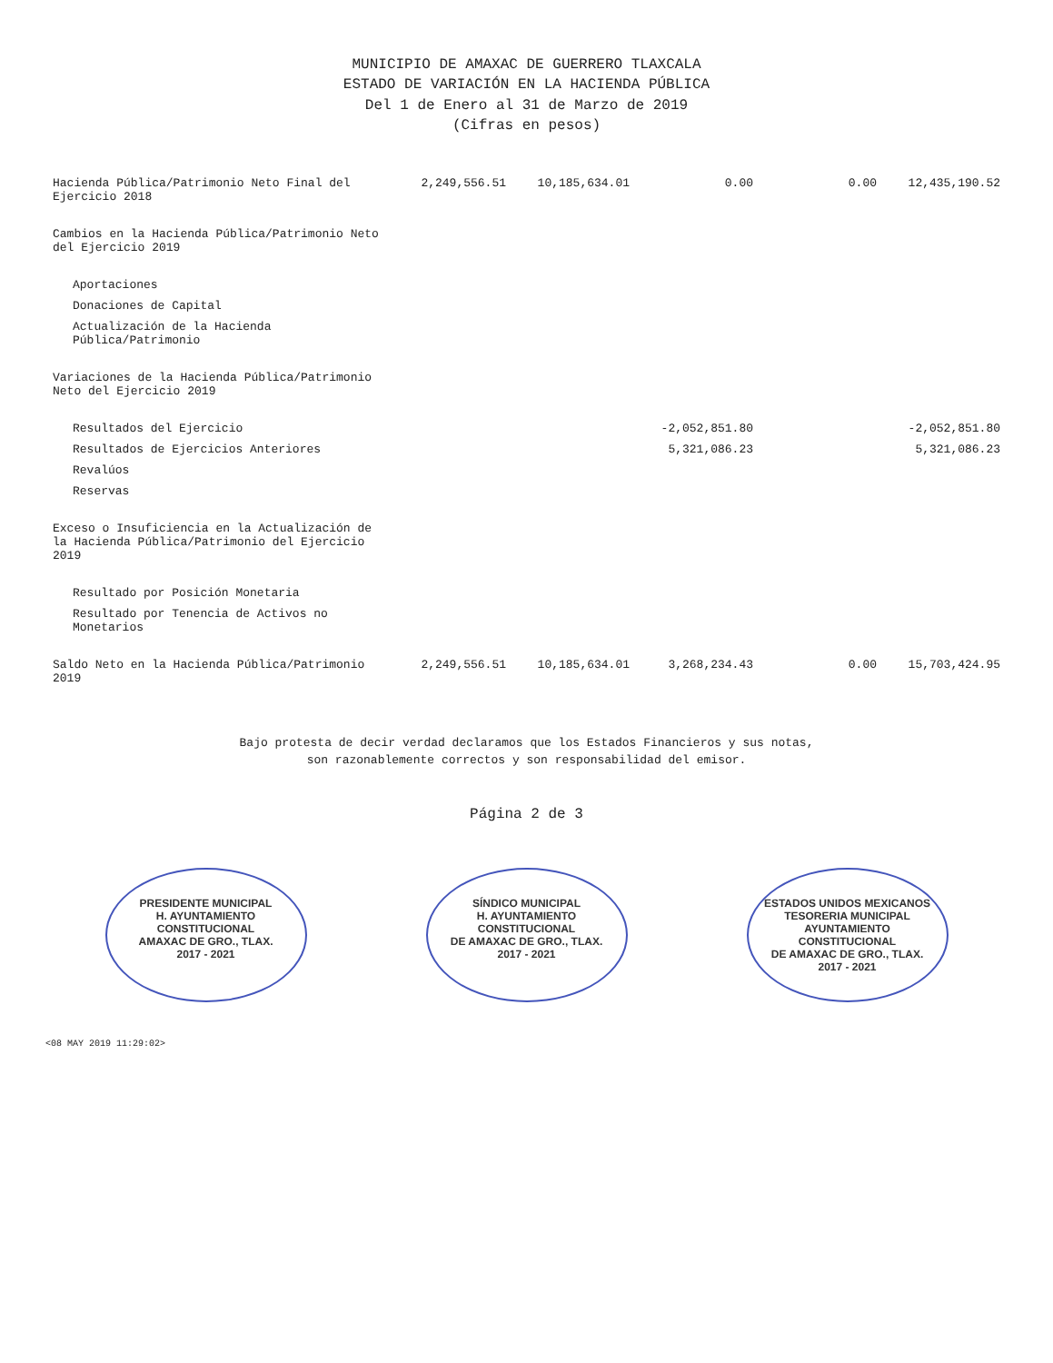MUNICIPIO DE AMAXAC DE GUERRERO TLAXCALA
ESTADO DE VARIACIÓN EN LA HACIENDA PÚBLICA
Del 1 de Enero al 31 de Marzo de 2019
(Cifras en pesos)
| Hacienda Pública/Patrimonio Neto Final del Ejercicio 2018 | 2,249,556.51 | 10,185,634.01 | 0.00 | 0.00 | 12,435,190.52 |
| Cambios en la Hacienda Pública/Patrimonio Neto del Ejercicio 2019 | | | | | |
| Aportaciones | | | | | |
| Donaciones de Capital | | | | | |
| Actualización de la Hacienda Pública/Patrimonio | | | | | |
| Variaciones de la Hacienda Pública/Patrimonio Neto del Ejercicio 2019 | | | | | |
| Resultados del Ejercicio | | | -2,052,851.80 | | -2,052,851.80 |
| Resultados de Ejercicios Anteriores | | | 5,321,086.23 | | 5,321,086.23 |
| Revalúos | | | | | |
| Reservas | | | | | |
| Exceso o Insuficiencia en la Actualización de la Hacienda Pública/Patrimonio del Ejercicio 2019 | | | | | |
| Resultado por Posición Monetaria | | | | | |
| Resultado por Tenencia de Activos no Monetarios | | | | | |
| Saldo Neto en la Hacienda Pública/Patrimonio 2019 | 2,249,556.51 | 10,185,634.01 | 3,268,234.43 | 0.00 | 15,703,424.95 |
Bajo protesta de decir verdad declaramos que los Estados Financieros y sus notas,
son razonablemente correctos y son responsabilidad del emisor.
Página 2 de 3
PRESIDENTE MUNICIPAL
H. AYUNTAMIENTO CONSTITUCIONAL
AMAXAC DE GRO., TLAX.
2017 - 2021
SÍNDICO MUNICIPAL
H. AYUNTAMIENTO CONSTITUCIONAL
DE AMAXAC DE GRO., TLAX.
2017 - 2021
ESTADOS UNIDOS MEXICANOS
TESORERIA MUNICIPAL
AYUNTAMIENTO CONSTITUCIONAL
DE AMAXAC DE GRO., TLAX.
2017 - 2021
<08 MAY 2019 11:29:02>